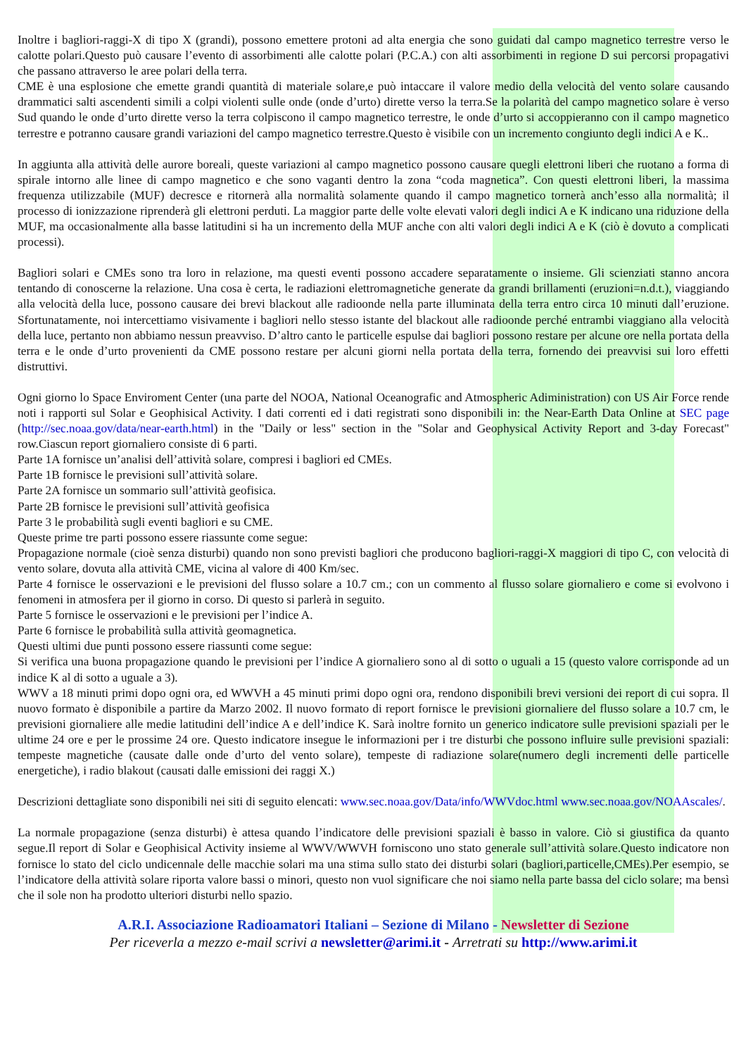Inoltre i bagliori-raggi-X di tipo X (grandi), possono emettere protoni ad alta energia che sono guidati dal campo magnetico terrestre verso le calotte polari.Questo può causare l’evento di assorbimenti alle calotte polari (P.C.A.) con alti assorbimenti in regione D sui percorsi propagativi che passano attraverso le aree polari della terra.
CME è una esplosione che emette grandi quantità di materiale solare,e può intaccare il valore medio della velocità del vento solare causando drammatici salti ascendenti simili a colpi violenti sulle onde (onde d’urto) dirette verso la terra.Se la polarità del campo magnetico solare è verso Sud quando le onde d’urto dirette verso la terra colpiscono il campo magnetico terrestre, le onde d’urto si accoppieranno con il campo magnetico terrestre e potranno causare grandi variazioni del campo magnetico terrestre.Questo è visibile con un incremento congiunto degli indici A e K..
In aggiunta alla attività delle aurore boreali, queste variazioni al campo magnetico possono causare quegli elettroni liberi che ruotano a forma di spirale intorno alle linee di campo magnetico e che sono vaganti dentro la zona “coda magnetica”. Con questi elettroni liberi, la massima frequenza utilizzabile (MUF) decresce e ritornerà alla normalità solamente quando il campo magnetico tornerà anch’esso alla normalità; il processo di ionizzazione riprenderà gli elettroni perduti. La maggior parte delle volte elevati valori degli indici A e K indicano una riduzione della MUF, ma occasionalmente alla basse latitudini si ha un incremento della MUF anche con alti valori degli indici A e K (ciò è dovuto a complicati processi).
Bagliori solari e CMEs sono tra loro in relazione, ma questi eventi possono accadere separatamente o insieme. Gli scienziati stanno ancora tentando di conoscerne la relazione. Una cosa è certa, le radiazioni elettromagnetiche generate da grandi brillamenti (eruzioni=n.d.t.), viaggiando alla velocità della luce, possono causare dei brevi blackout alle radioonde nella parte illuminata della terra entro circa 10 minuti dall’eruzione. Sfortunatamente, noi intercettiamo visivamente i bagliori nello stesso istante del blackout alle radioonde perché entrambi viaggiano alla velocità della luce, pertanto non abbiamo nessun preavviso. D’altro canto le particelle espulse dai bagliori possono restare per alcune ore nella portata della terra e le onde d’urto provenienti da CME possono restare per alcuni giorni nella portata della terra, fornendo dei preavvisi sui loro effetti distruttivi.
Ogni giorno lo Space Enviroment Center (una parte del NOOA, National Oceanografic and Atmospheric Adiministration) con US Air Force rende noti i rapporti sul Solar e Geophisical Activity. I dati correnti ed i dati registrati sono disponibili in: the Near-Earth Data Online at SEC page (http://sec.noaa.gov/data/near-earth.html) in the "Daily or less" section in the "Solar and Geophysical Activity Report and 3-day Forecast" row.Ciascun report giornaliero consiste di 6 parti.
Parte 1A fornisce un’analisi dell’attività solare, compresi i bagliori ed CMEs.
Parte 1B fornisce le previsioni sull’attività solare.
Parte 2A fornisce un sommario sull’attività geofisica.
Parte 2B fornisce le previsioni sull’attività geofisica
Parte 3 le probabilità sugli eventi bagliori e su CME.
Queste prime tre parti possono essere riassunte come segue:
Propagazione normale (cioè senza disturbi) quando non sono previsti bagliori che producono bagliori-raggi-X maggiori di tipo C, con velocità di vento solare, dovuta alla attività CME, vicina al valore di 400 Km/sec.
Parte 4 fornisce le osservazioni e le previsioni del flusso solare a 10.7 cm.; con un commento al flusso solare giornaliero e come si evolvono i fenomeni in atmosfera per il giorno in corso. Di questo si parlerà in seguito.
Parte 5 fornisce le osservazioni e le previsioni per l’indice A.
Parte 6 fornisce le probabilità sulla attività geomagnetica.
Questi ultimi due punti possono essere riassunti come segue:
Si verifica una buona propagazione quando le previsioni per l’indice A giornaliero sono al di sotto o uguali a 15 (questo valore corrisponde ad un indice K al di sotto a uguale a 3).
WWV a 18 minuti primi dopo ogni ora, ed WWVH a 45 minuti primi dopo ogni ora, rendono disponibili brevi versioni dei report di cui sopra. Il nuovo formato è disponibile a partire da Marzo 2002. Il nuovo formato di report fornisce le previsioni giornaliere del flusso solare a 10.7 cm, le previsioni giornaliere alle medie latitudini dell’indice A e dell’indice K. Sarà inoltre fornito un generico indicatore sulle previsioni spaziali per le ultime 24 ore e per le prossime 24 ore. Questo indicatore insegue le informazioni per i tre disturbi che possono influire sulle previsioni spaziali: tempeste magnetiche (causate dalle onde d’urto del vento solare), tempeste di radiazione solare(numero degli incrementi delle particelle energetiche), i radio blakout (causati dalle emissioni dei raggi X.)
Descrizioni dettagliate sono disponibili nei siti di seguito elencati: www.sec.noaa.gov/Data/info/WWVdoc.html www.sec.noaa.gov/NOAAscales/.
La normale propagazione (senza disturbi) è attesa quando l’indicatore delle previsioni spaziali è basso in valore. Ciò si giustifica da quanto segue.Il report di Solar e Geophisical Activity insieme al WWV/WWVH forniscono uno stato generale sull’attività solare.Questo indicatore non fornisce lo stato del ciclo undicennale delle macchie solari ma una stima sullo stato dei disturbi solari (bagliori,particelle,CMEs).Per esempio, se l’indicatore della attività solare riporta valore bassi o minori, questo non vuol significare che noi siamo nella parte bassa del ciclo solare; ma bensì che il sole non ha prodotto ulteriori disturbi nello spazio.
A.R.I. Associazione Radioamatori Italiani – Sezione di Milano - Newsletter di Sezione
Per riceverla a mezzo e-mail scrivi a newsletter@arimi.it - Arretrati su http://www.arimi.it